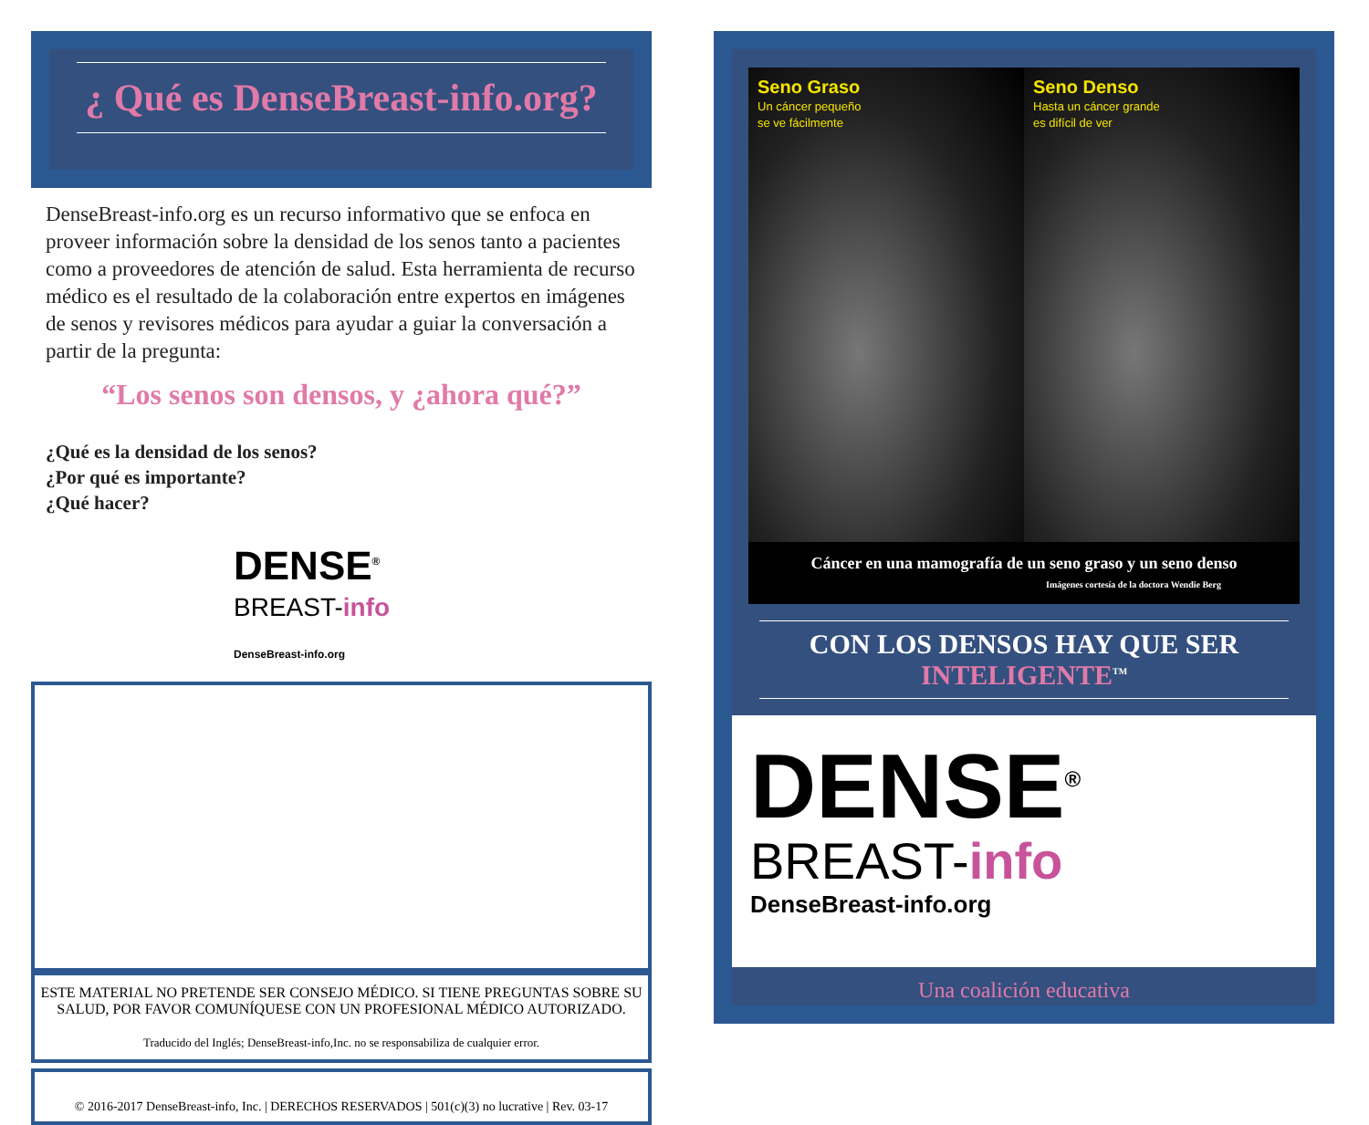¿ Qué es DenseBreast-info.org?
DenseBreast-info.org es un recurso informativo que se enfoca en proveer información sobre la densidad de los senos tanto a pacientes como a proveedores de atención de salud. Esta herramienta de recurso médico es el resultado de la colaboración entre expertos en imágenes de senos y revisores médicos para ayudar a guiar la conversación a partir de la pregunta:
“Los senos son densos, y ¿ahora qué?”
¿Qué es la densidad de los senos?
¿Por qué es importante?
¿Qué hacer?
DENSE<sup>®</sup>
BREAST-info
DenseBreast-info.org
ESTE MATERIAL NO PRETENDE SER CONSEJO MÉDICO. SI TIENE PREGUNTAS SOBRE SU SALUD, POR FAVOR COMUNÍQUESE CON UN PROFESIONAL MÉDICO AUTORIZADO.
Traducido del Inglés; DenseBreast-info,Inc. no se responsabiliza de cualquier error.
© 2016-2017 DenseBreast-info, Inc. | DERECHOS RESERVADOS | 501(c)(3) no lucrative | Rev. 03-17
Seno Graso
Un cáncer pequeño
se ve fácilmente
Seno Denso
Hasta un cáncer grande
es difícil de ver
Cáncer en una mamografía de un seno graso y un seno denso
Imágenes cortesía de la doctora Wendie Berg
CON LOS DENSOS HAY QUE SER
INTELIGENTE<sup>TM</sup>
DENSE<sup>®</sup>
BREAST-info
DenseBreast-info.org
Una coalición educativa